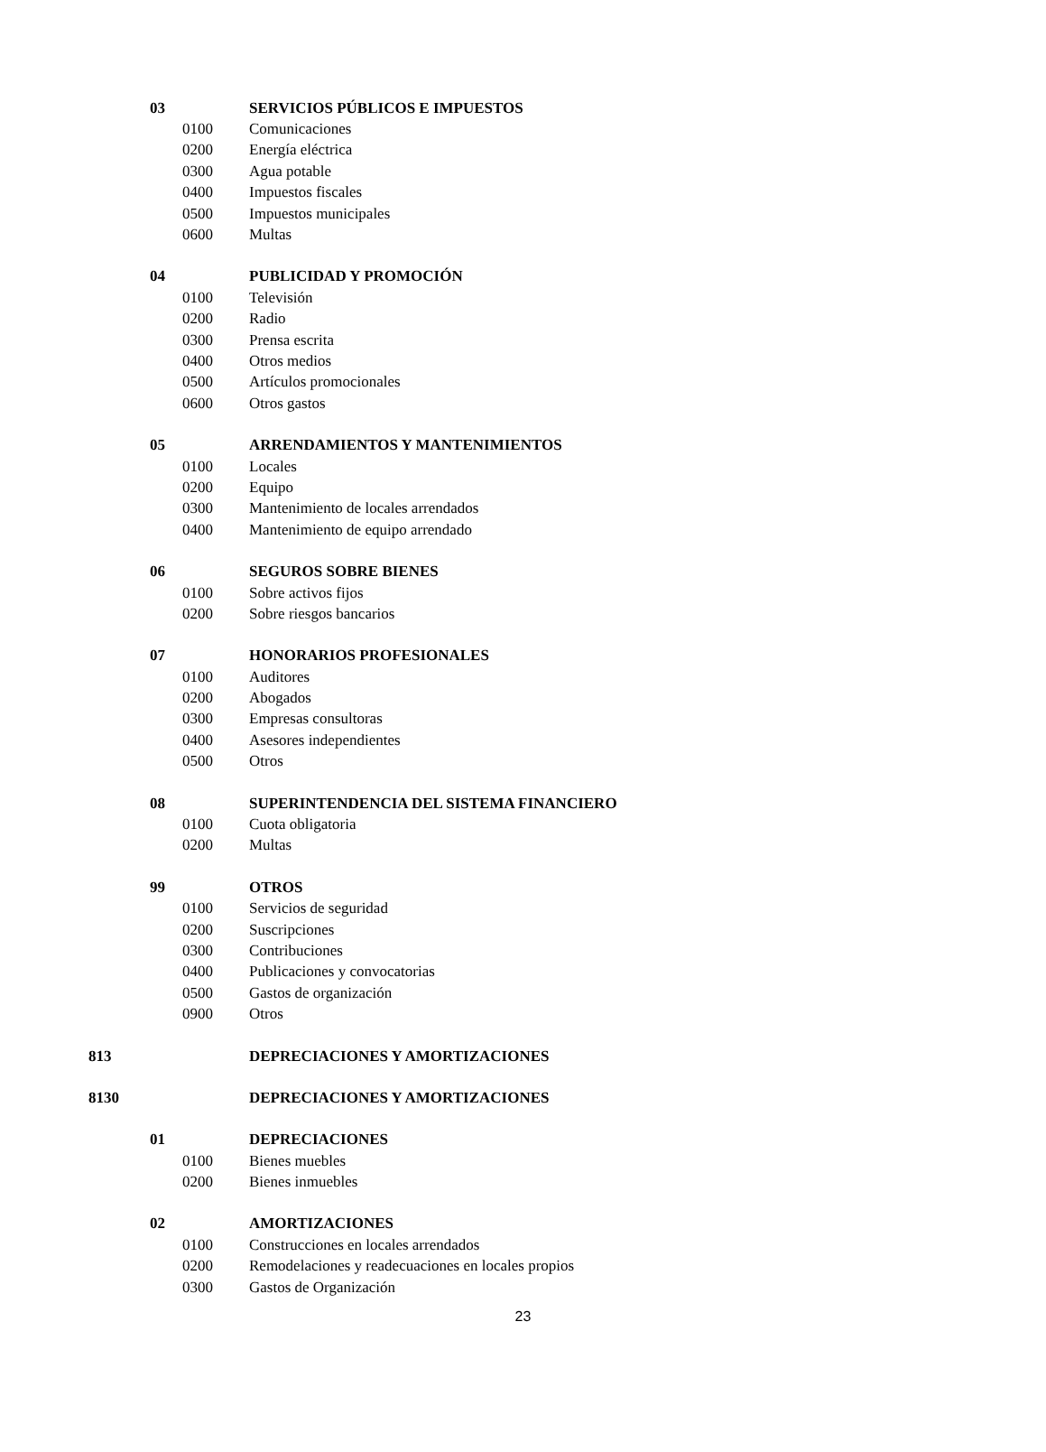| | 03 | SERVICIOS PÚBLICOS E IMPUESTOS |
| | 0100 | Comunicaciones |
| | 0200 | Energía eléctrica |
| | 0300 | Agua potable |
| | 0400 | Impuestos fiscales |
| | 0500 | Impuestos municipales |
| | 0600 | Multas |
| | 04 | PUBLICIDAD Y PROMOCIÓN |
| | 0100 | Televisión |
| | 0200 | Radio |
| | 0300 | Prensa escrita |
| | 0400 | Otros medios |
| | 0500 | Artículos promocionales |
| | 0600 | Otros gastos |
| | 05 | ARRENDAMIENTOS Y MANTENIMIENTOS |
| | 0100 | Locales |
| | 0200 | Equipo |
| | 0300 | Mantenimiento de locales arrendados |
| | 0400 | Mantenimiento de equipo arrendado |
| | 06 | SEGUROS SOBRE BIENES |
| | 0100 | Sobre activos fijos |
| | 0200 | Sobre riesgos bancarios |
| | 07 | HONORARIOS PROFESIONALES |
| | 0100 | Auditores |
| | 0200 | Abogados |
| | 0300 | Empresas consultoras |
| | 0400 | Asesores independientes |
| | 0500 | Otros |
| | 08 | SUPERINTENDENCIA DEL SISTEMA FINANCIERO |
| | 0100 | Cuota obligatoria |
| | 0200 | Multas |
| | 99 | OTROS |
| | 0100 | Servicios de seguridad |
| | 0200 | Suscripciones |
| | 0300 | Contribuciones |
| | 0400 | Publicaciones y convocatorias |
| | 0500 | Gastos de organización |
| | 0900 | Otros |
| 813 | | DEPRECIACIONES Y AMORTIZACIONES |
| 8130 | | DEPRECIACIONES Y AMORTIZACIONES |
| | 01 | DEPRECIACIONES |
| | 0100 | Bienes muebles |
| | 0200 | Bienes inmuebles |
| | 02 | AMORTIZACIONES |
| | 0100 | Construcciones en locales arrendados |
| | 0200 | Remodelaciones y readecuaciones en locales propios |
| | 0300 | Gastos de Organización |
23